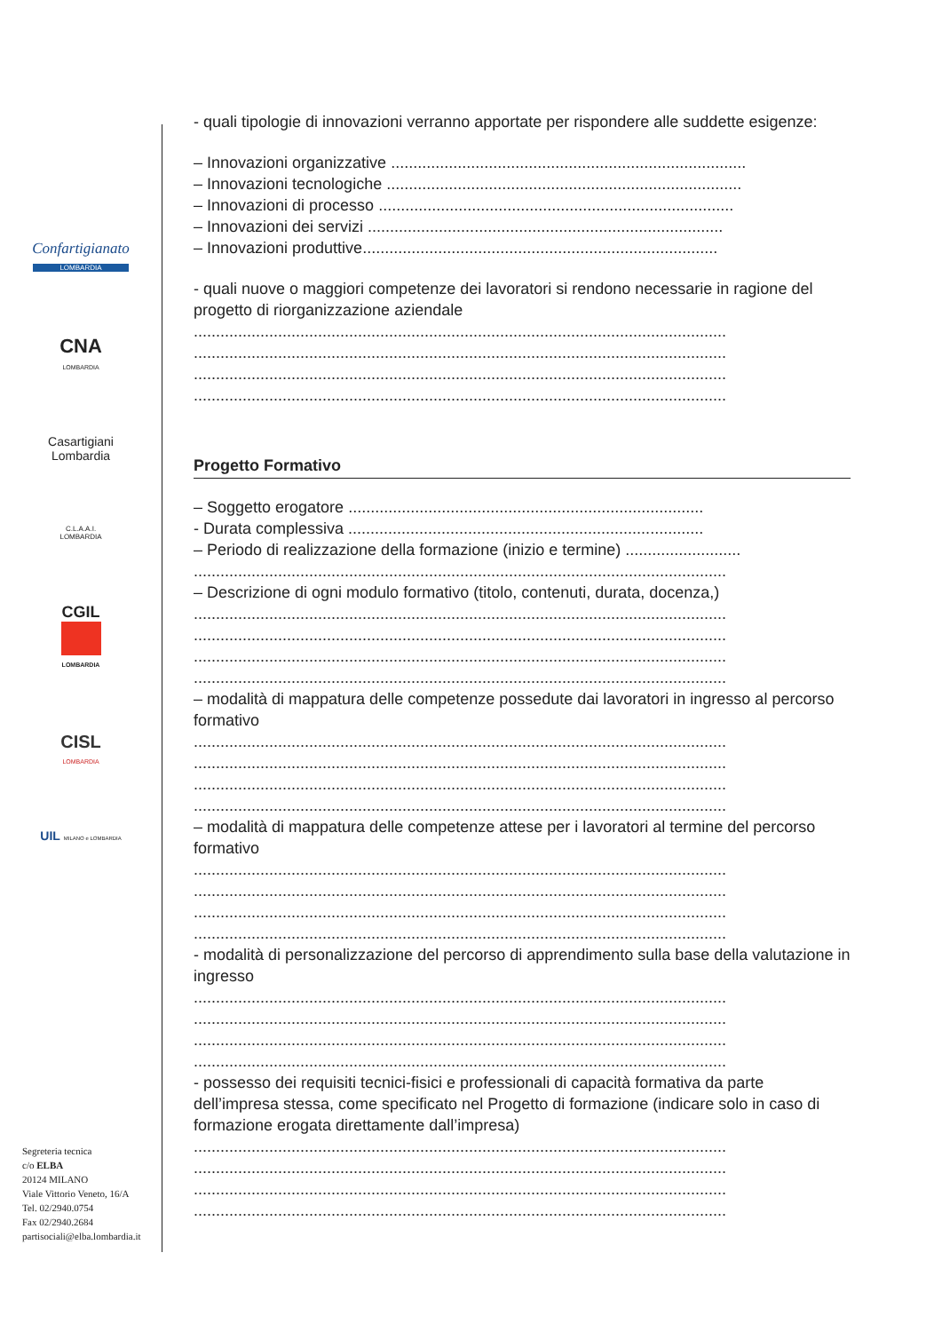Confartigianato
LOMBARDIA
CNA
LOMBARDIA
Casartigiani
Lombardia
C.L.A.A.I.
LOMBARDIA
CGIL
LOMBARDIA
CISL
LOMBARDIA
UIL MILANO e LOMBARDIA
Segreteria tecnica
c/o ELBA
20124 MILANO
Viale Vittorio Veneto, 16/A
Tel. 02/2940.0754
Fax 02/2940.2684
partisociali@elba.lombardia.it
- quali tipologie di innovazioni verranno apportate per rispondere alle suddette esigenze:
– Innovazioni organizzative ................................................................................
– Innovazioni tecnologiche ................................................................................
– Innovazioni di processo ................................................................................
– Innovazioni dei servizi ................................................................................
– Innovazioni produttive................................................................................
- quali nuove o maggiori competenze dei lavoratori si rendono necessarie in ragione del progetto di riorganizzazione aziendale
........................................................................................................................
........................................................................................................................
........................................................................................................................
........................................................................................................................
Progetto Formativo
– Soggetto erogatore ................................................................................
- Durata complessiva ................................................................................
– Periodo di realizzazione della formazione (inizio e termine) ..........................
........................................................................................................................
– Descrizione di ogni modulo formativo (titolo, contenuti, durata, docenza,)
........................................................................................................................
........................................................................................................................
........................................................................................................................
........................................................................................................................
– modalità di mappatura delle competenze possedute dai lavoratori in ingresso al percorso formativo
........................................................................................................................
........................................................................................................................
........................................................................................................................
........................................................................................................................
– modalità di mappatura delle competenze attese per i lavoratori al termine del percorso formativo
........................................................................................................................
........................................................................................................................
........................................................................................................................
........................................................................................................................
- modalità di personalizzazione del percorso di apprendimento sulla base della valutazione in ingresso
........................................................................................................................
........................................................................................................................
........................................................................................................................
........................................................................................................................
- possesso dei requisiti tecnici-fisici e professionali di capacità formativa da parte dell’impresa stessa, come specificato nel Progetto di formazione (indicare solo in caso di formazione erogata direttamente dall’impresa)
........................................................................................................................
........................................................................................................................
........................................................................................................................
........................................................................................................................